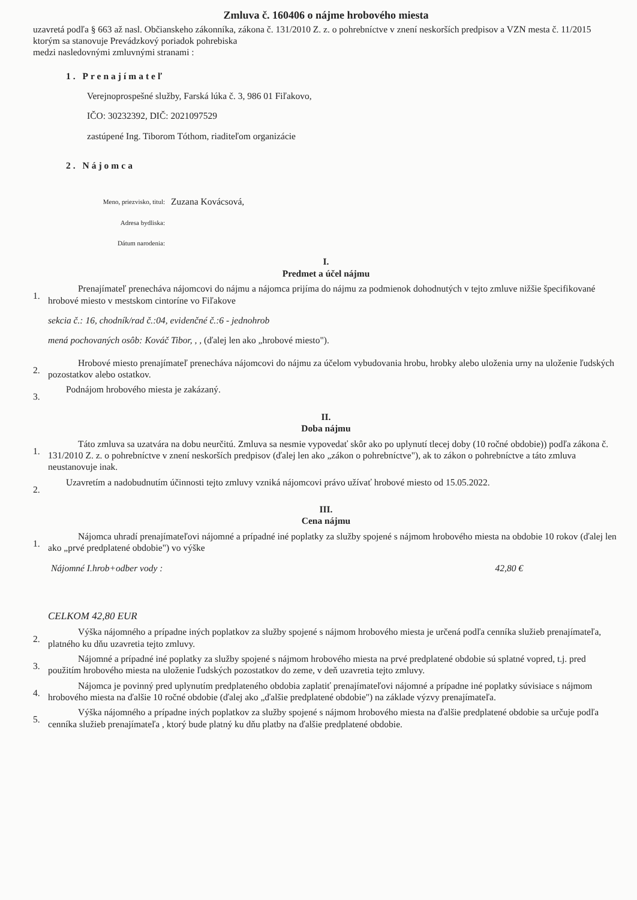Zmluva č. 160406 o nájme hrobového miesta
uzavretá podľa § 663 až nasl. Občianskeho zákonníka, zákona č. 131/2010 Z. z. o pohrebníctve v znení neskorších predpisov a VZN mesta č. 11/2015 ktorým sa stanovuje Prevádzkový poriadok pohrebiska
medzi nasledovnými zmluvnými stranami :
1. Prenajímateľ
Verejnoprospešné služby, Farská lúka č. 3, 986 01 Fiľakovo,
IČO: 30232392, DIČ: 2021097529
zastúpené Ing. Tiborom Tóthom, riaditeľom organizácie
2. Nájomca
Meno, priezvisko, titul: Zuzana Kovácsová,
Adresa bydliska:
Dátum narodenia:
I.
Predmet a účel nájmu
1.
Prenajímateľ prenecháva nájomcovi do nájmu a nájomca prijíma do nájmu za podmienok dohodnutých v tejto zmluve nižšie špecifikované hrobové miesto v mestskom cintoríne vo Fiľakove
sekcia č.: 16, chodník/rad č.:04, evidenčné č.:6 - jednohrob
mená pochovaných osôb: Kováč Tibor, , , (ďalej len ako „hrobové miesto").
2.
Hrobové miesto prenajímateľ prenecháva nájomcovi do nájmu za účelom vybudovania hrobu, hrobky alebo uloženia urny na uloženie ľudských pozostatkov alebo ostatkov.
3.
Podnájom hrobového miesta je zakázaný.
II.
Doba nájmu
1.
Táto zmluva sa uzatvára na dobu neurčitú. Zmluva sa nesmie vypovedať skôr ako po uplynutí tlecej doby (10 ročné obdobie)) podľa zákona č. 131/2010 Z. z. o pohrebníctve v znení neskorších predpisov (ďalej len ako „zákon o pohrebníctve"), ak to zákon o pohrebníctve a táto zmluva neustanovuje inak.
2.
Uzavretím a nadobudnutím účinnosti tejto zmluvy vzniká nájomcovi právo užívať hrobové miesto od 15.05.2022.
III.
Cena nájmu
1.
Nájomca uhradí prenajímateľovi nájomné a prípadné iné poplatky za služby spojené s nájmom hrobového miesta na obdobie 10 rokov (ďalej len ako „prvé predplatené obdobie") vo výške
Nájomné I.hrob+odber vody : 42,80 €
CELKOM 42,80 EUR
2.
Výška nájomného a prípadne iných poplatkov za služby spojené s nájmom hrobového miesta je určená podľa cenníka služieb prenajímateľa, platného ku dňu uzavretia tejto zmluvy.
3.
Nájomné a prípadné iné poplatky za služby spojené s nájmom hrobového miesta na prvé predplatené obdobie sú splatné vopred, t.j. pred použitím hrobového miesta na uloženie ľudských pozostatkov do zeme, v deň uzavretia tejto zmluvy.
4.
Nájomca je povinný pred uplynutím predplateného obdobia zaplatiť prenajímateľovi nájomné a prípadne iné poplatky súvisiace s nájmom hrobového miesta na ďalšie 10 ročné obdobie (ďalej ako „ďalšie predplatené obdobie") na základe výzvy prenajímateľa.
5.
Výška nájomného a prípadne iných poplatkov za služby spojené s nájmom hrobového miesta na ďalšie predplatené obdobie sa určuje podľa cenníka služieb prenajímateľa , ktorý bude platný ku dňu platby na ďalšie predplatené obdobie.